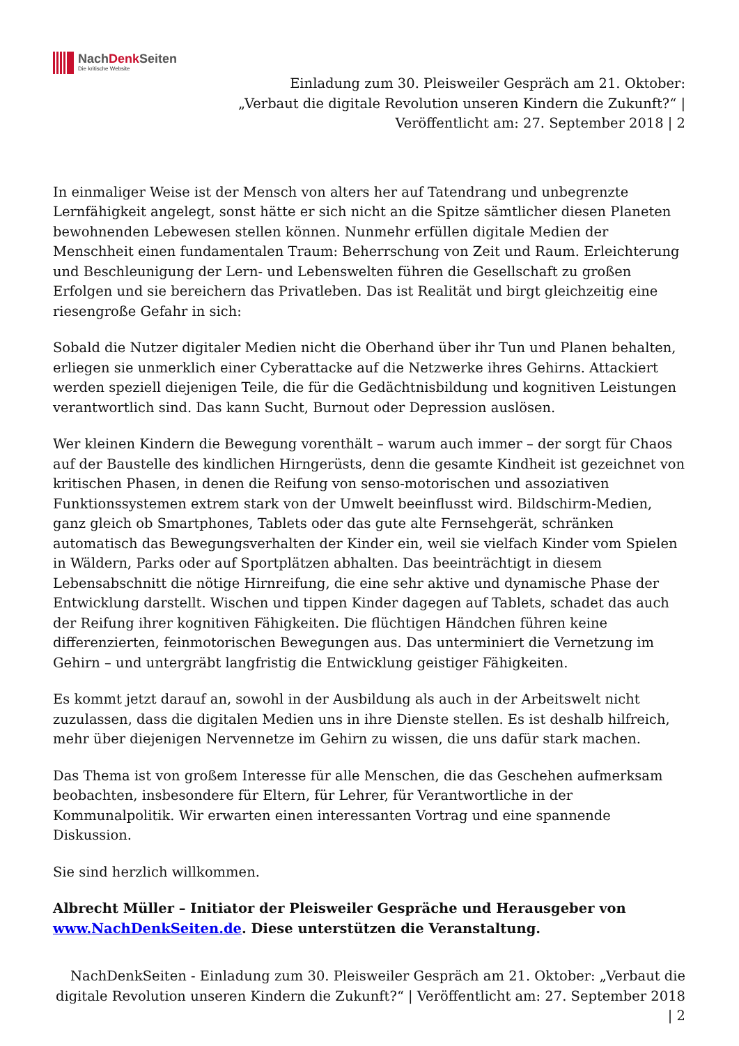NachDenk Seiten
Die kritische Website
Einladung zum 30. Pleisweiler Gespräch am 21. Oktober: „Verbaut die digitale Revolution unseren Kindern die Zukunft?“ | Veröffentlicht am: 27. September 2018 | 2
In einmaliger Weise ist der Mensch von alters her auf Tatendrang und unbegrenzte Lernfähigkeit angelegt, sonst hätte er sich nicht an die Spitze sämtlicher diesen Planeten bewohnenden Lebewesen stellen können. Nunmehr erfüllen digitale Medien der Menschheit einen fundamentalen Traum: Beherrschung von Zeit und Raum. Erleichterung und Beschleunigung der Lern- und Lebenswelten führen die Gesellschaft zu großen Erfolgen und sie bereichern das Privatleben. Das ist Realität und birgt gleichzeitig eine riesengroße Gefahr in sich:
Sobald die Nutzer digitaler Medien nicht die Oberhand über ihr Tun und Planen behalten, erliegen sie unmerklich einer Cyberattacke auf die Netzwerke ihres Gehirns. Attackiert werden speziell diejenigen Teile, die für die Gedächtnisbildung und kognitiven Leistungen verantwortlich sind. Das kann Sucht, Burnout oder Depression auslösen.
Wer kleinen Kindern die Bewegung vorenthält – warum auch immer – der sorgt für Chaos auf der Baustelle des kindlichen Hirngerüsts, denn die gesamte Kindheit ist gezeichnet von kritischen Phasen, in denen die Reifung von senso-motorischen und assoziativen Funktionssystemen extrem stark von der Umwelt beeinflusst wird. Bildschirm-Medien, ganz gleich ob Smartphones, Tablets oder das gute alte Fernsehgerät, schränken automatisch das Bewegungsverhalten der Kinder ein, weil sie vielfach Kinder vom Spielen in Wäldern, Parks oder auf Sportplätzen abhalten. Das beeinträchtigt in diesem Lebensabschnitt die nötige Hirnreifung, die eine sehr aktive und dynamische Phase der Entwicklung darstellt. Wischen und tippen Kinder dagegen auf Tablets, schadet das auch der Reifung ihrer kognitiven Fähigkeiten. Die flüchtigen Händchen führen keine differenzierten, feinmotorischen Bewegungen aus. Das unterminiert die Vernetzung im Gehirn – und untergräbt langfristig die Entwicklung geistiger Fähigkeiten.
Es kommt jetzt darauf an, sowohl in der Ausbildung als auch in der Arbeitswelt nicht zuzulassen, dass die digitalen Medien uns in ihre Dienste stellen. Es ist deshalb hilfreich, mehr über diejenigen Nervennetze im Gehirn zu wissen, die uns dafür stark machen.
Das Thema ist von großem Interesse für alle Menschen, die das Geschehen aufmerksam beobachten, insbesondere für Eltern, für Lehrer, für Verantwortliche in der Kommunalpolitik. Wir erwarten einen interessanten Vortrag und eine spannende Diskussion.
Sie sind herzlich willkommen.
Albrecht Müller – Initiator der Pleisweiler Gespräche und Herausgeber von www.NachDenkSeiten.de. Diese unterstützen die Veranstaltung.
NachDenkSeiten - Einladung zum 30. Pleisweiler Gespräch am 21. Oktober: „Verbaut die digitale Revolution unseren Kindern die Zukunft?“ | Veröffentlicht am: 27. September 2018 | 2